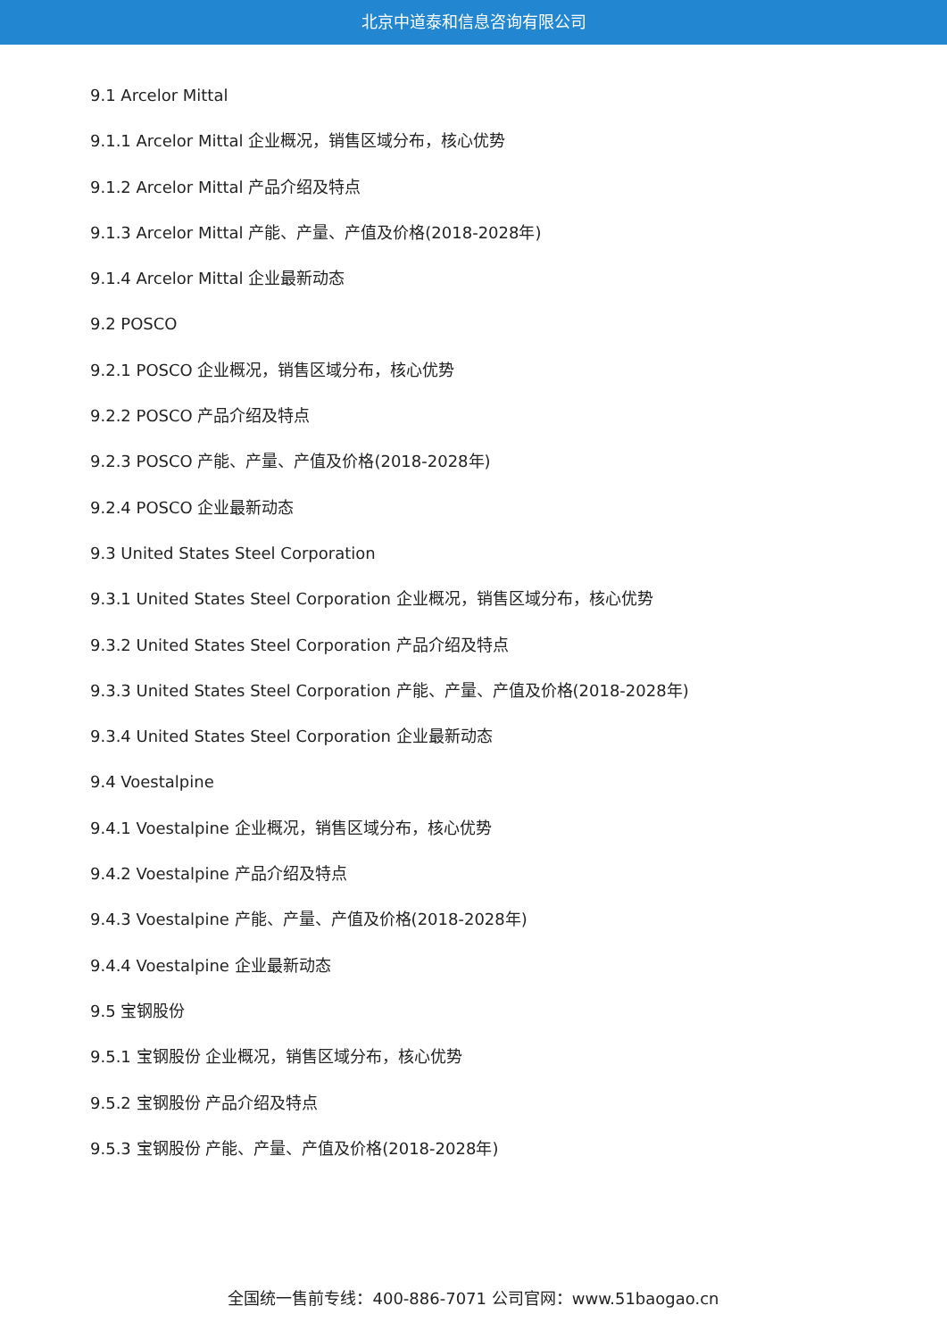北京中道泰和信息咨询有限公司
9.1 Arcelor Mittal
9.1.1 Arcelor Mittal 企业概况，销售区域分布，核心优势
9.1.2 Arcelor Mittal 产品介绍及特点
9.1.3 Arcelor Mittal 产能、产量、产值及价格(2018-2028年)
9.1.4 Arcelor Mittal 企业最新动态
9.2 POSCO
9.2.1 POSCO 企业概况，销售区域分布，核心优势
9.2.2 POSCO 产品介绍及特点
9.2.3 POSCO 产能、产量、产值及价格(2018-2028年)
9.2.4 POSCO 企业最新动态
9.3 United States Steel Corporation
9.3.1 United States Steel Corporation 企业概况，销售区域分布，核心优势
9.3.2 United States Steel Corporation 产品介绍及特点
9.3.3 United States Steel Corporation 产能、产量、产值及价格(2018-2028年)
9.3.4 United States Steel Corporation 企业最新动态
9.4 Voestalpine
9.4.1 Voestalpine 企业概况，销售区域分布，核心优势
9.4.2 Voestalpine 产品介绍及特点
9.4.3 Voestalpine 产能、产量、产值及价格(2018-2028年)
9.4.4 Voestalpine 企业最新动态
9.5 宝钢股份
9.5.1 宝钢股份 企业概况，销售区域分布，核心优势
9.5.2 宝钢股份 产品介绍及特点
9.5.3 宝钢股份 产能、产量、产值及价格(2018-2028年)
全国统一售前专线：400-886-7071 公司官网：www.51baogao.cn